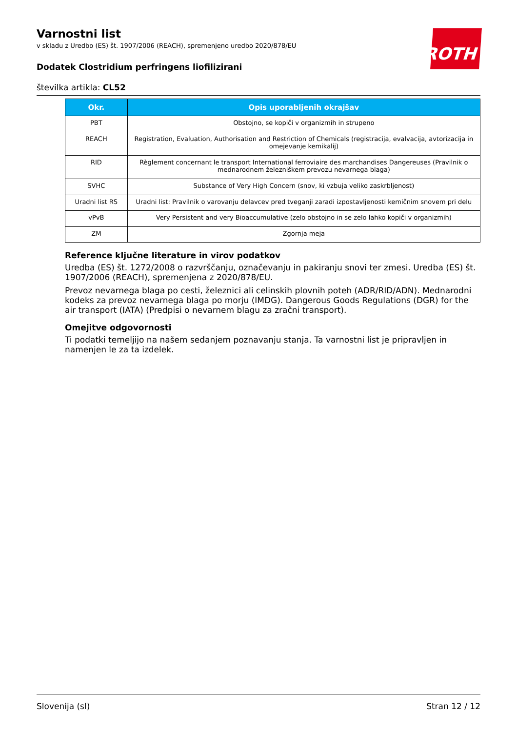ROTH
Varnostni list
v skladu z Uredbo (ES) št. 1907/2006 (REACH), spremenjeno uredbo 2020/878/EU
Dodatek Clostridium perfringens liofilizirani
številka artikla: CL52
| Okr. | Opis uporabljenih okrajšav |
| --- | --- |
| PBT | Obstojno, se kopiči v organizmih in strupeno |
| REACH | Registration, Evaluation, Authorisation and Restriction of Chemicals (registracija, evalvacija, avtorizacija in omejevanje kemikalij) |
| RID | Règlement concernant le transport International ferroviaire des marchandises Dangereuses (Pravilnik o mednarodnem železniškem prevozu nevarnega blaga) |
| SVHC | Substance of Very High Concern (snov, ki vzbuja veliko zaskrbljenost) |
| Uradni list RS | Uradni list: Pravilnik o varovanju delavcev pred tveganji zaradi izpostavljenosti kemičnim snovem pri delu |
| vPvB | Very Persistent and very Bioaccumulative (zelo obstojno in se zelo lahko kopiči v organizmih) |
| ZM | Zgornja meja |
Reference ključne literature in virov podatkov
Uredba (ES) št. 1272/2008 o razvrščanju, označevanju in pakiranju snovi ter zmesi. Uredba (ES) št. 1907/2006 (REACH), spremenjena z 2020/878/EU.
Prevoz nevarnega blaga po cesti, železnici ali celinskih plovnih poteh (ADR/RID/ADN). Mednarodni kodeks za prevoz nevarnega blaga po morju (IMDG). Dangerous Goods Regulations (DGR) for the air transport (IATA) (Predpisi o nevarnem blagu za zračni transport).
Omejitve odgovornosti
Ti podatki temeljijo na našem sedanjem poznavanju stanja. Ta varnostni list je pripravljen in namenjen le za ta izdelek.
Slovenija (sl) Stran 12 / 12